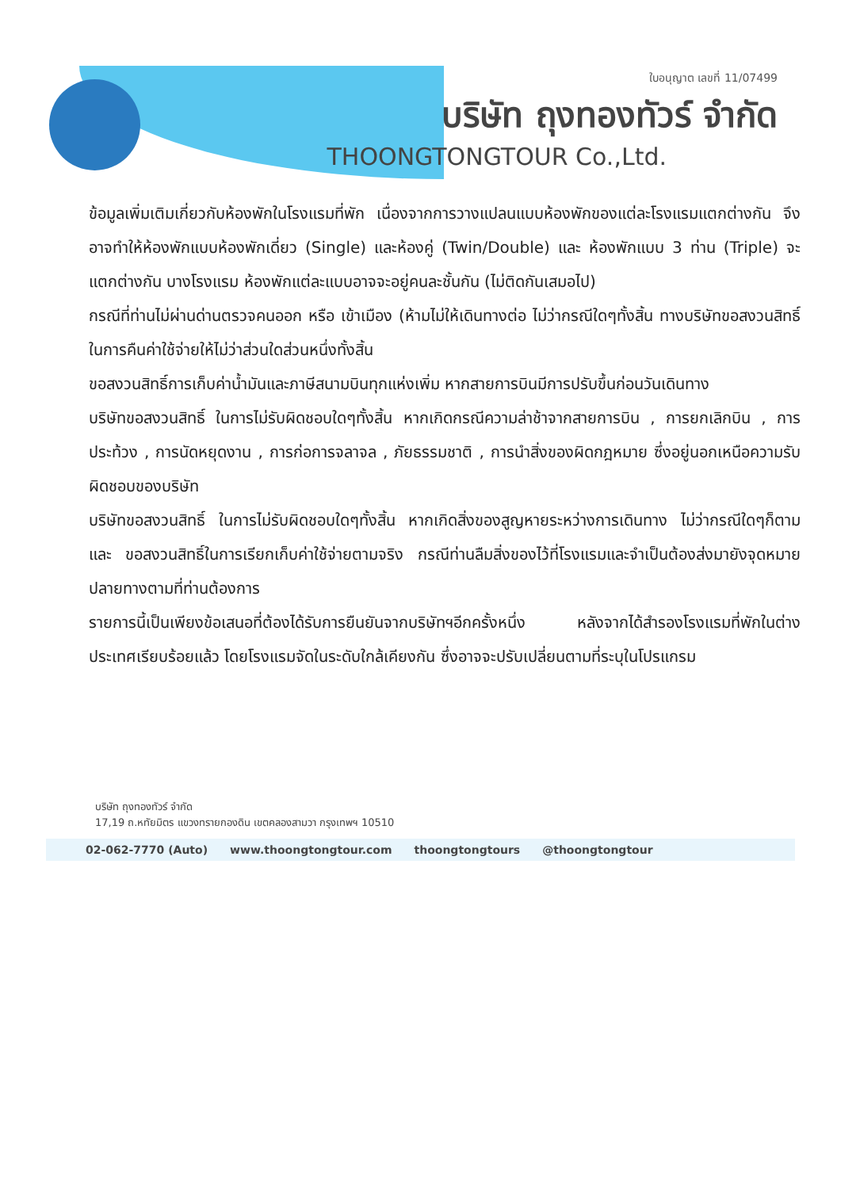ใบอนุญาต เลขที่ 11/07499
บริษัท ถุงทองทัวร์ จำกัด
THOONGTONGTOUR Co.,Ltd.
ข้อมูลเพิ่มเติมเกี่ยวกับห้องพักในโรงแรมที่พัก เนื่องจากการวางแปลนแบบห้องพักของแต่ละโรงแรมแตกต่างกัน จึงอาจทำให้ห้องพักแบบห้องพักเดี่ยว (Single) และห้องคู่ (Twin/Double) และ ห้องพักแบบ 3 ท่าน (Triple) จะแตกต่างกัน บางโรงแรม ห้องพักแต่ละแบบอาจจะอยู่คนละชั้นกัน (ไม่ติดกันเสมอไป)
กรณีที่ท่านไม่ผ่านด่านตรวจคนออก หรือ เข้าเมือง (ห้ามไม่ให้เดินทางต่อ ไม่ว่ากรณีใดๆทั้งสิ้น ทางบริษัทขอสงวนสิทธิ์ในการคืนค่าใช้จ่ายให้ไม่ว่าส่วนใดส่วนหนึ่งทั้งสิ้น
ขอสงวนสิทธิ์การเก็บค่าน้ำมันและภาษีสนามบินทุกแห่งเพิ่ม หากสายการบินมีการปรับขึ้นก่อนวันเดินทาง
บริษัทขอสงวนสิทธิ์ ในการไม่รับผิดชอบใดๆทั้งสิ้น หากเกิดกรณีความล่าช้าจากสายการบิน , การยกเลิกบิน , การประท้วง , การนัดหยุดงาน , การก่อการจลาจล , ภัยธรรมชาติ , การนำสิ่งของผิดกฎหมาย ซึ่งอยู่นอกเหนือความรับผิดชอบของบริษัท
บริษัทขอสงวนสิทธิ์ ในการไม่รับผิดชอบใดๆทั้งสิ้น หากเกิดสิ่งของสูญหายระหว่างการเดินทาง ไม่ว่ากรณีใดๆก็ตาม และ ขอสงวนสิทธิ์ในการเรียกเก็บค่าใช้จ่ายตามจริง กรณีท่านลืมสิ่งของไว้ที่โรงแรมและจำเป็นต้องส่งมายังจุดหมายปลายทางตามที่ท่านต้องการ
รายการนี้เป็นเพียงข้อเสนอที่ต้องได้รับการยืนยันจากบริษัทฯอีกครั้งหนึ่ง หลังจากได้สำรองโรงแรมที่พักในต่างประเทศเรียบร้อยแล้ว โดยโรงแรมจัดในระดับใกล้เคียงกัน ซึ่งอาจจะปรับเปลี่ยนตามที่ระบุในโปรแกรม
บริษัท ถุงทองทัวร์ จำกัด
17,19 ถ.หทัยมิตร แขวงทรายกองดิน เขตคลองสามวา กรุงเทพฯ 10510
02-062-7770 (Auto) www.thoongtongtour.com thoongtongtours @thoongtongtour